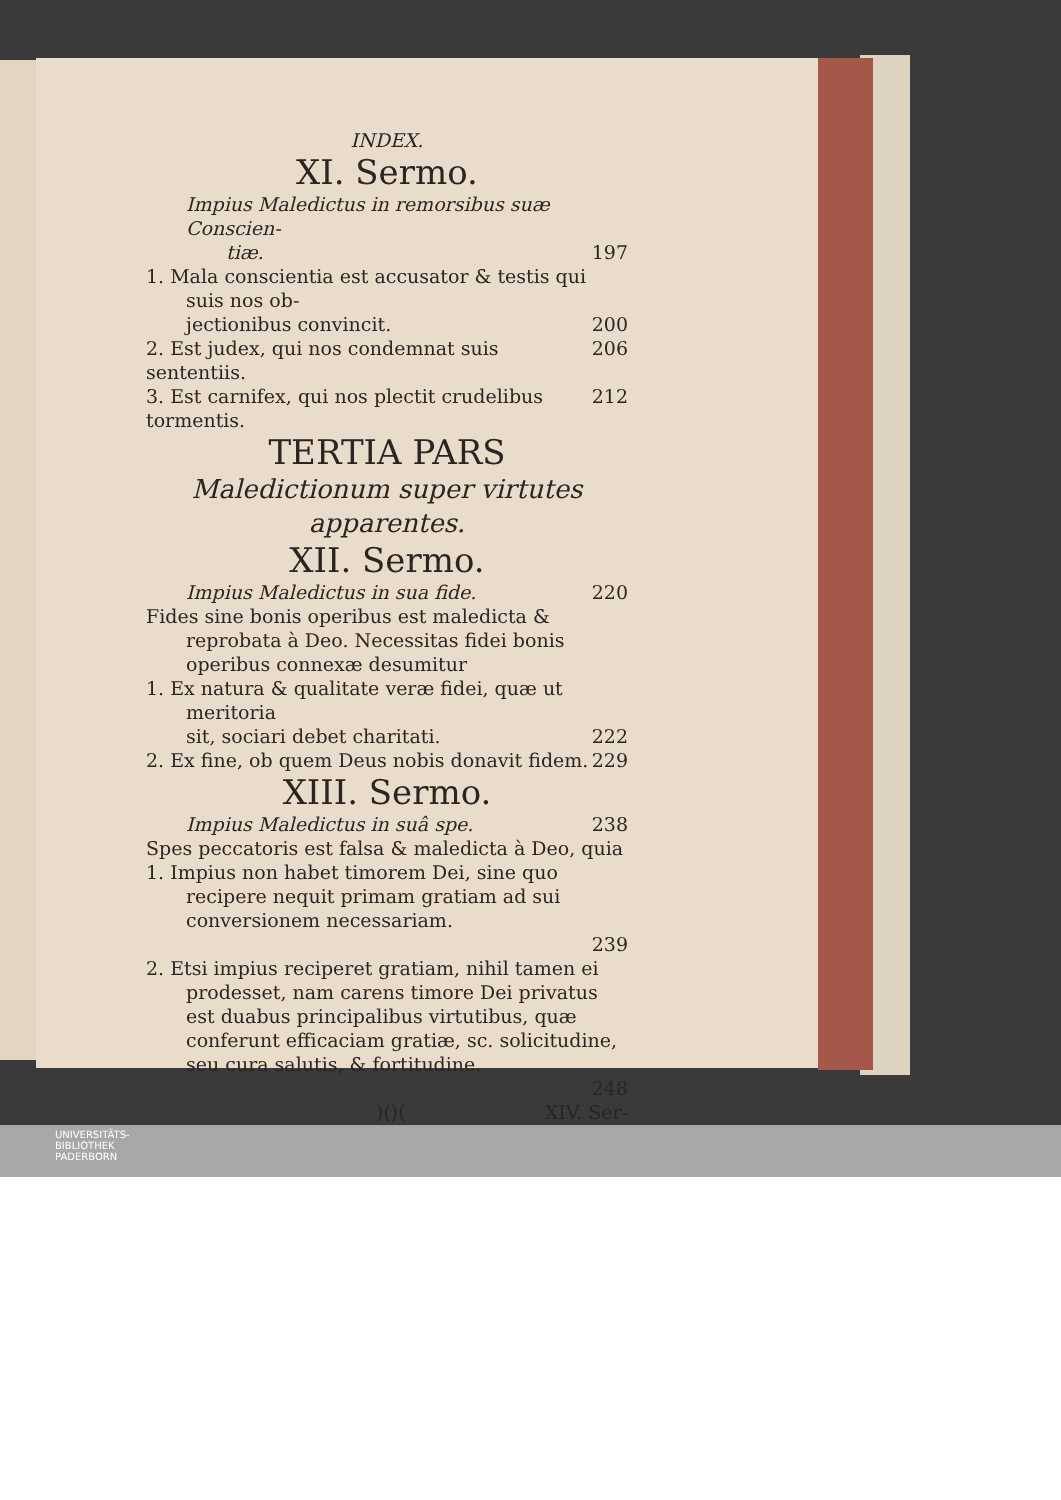INDEX.
XI. Sermo.
Impius Maledictus in remorsibus suæ Conscien-
tiæ. 197
1. Mala conscientia est accusator & testis qui suis nos ob-
jectionibus convincit. 200
2. Est judex, qui nos condemnat suis sententiis. 206
3. Est carnifex, qui nos plectit crudelibus tormentis. 212
TERTIA PARS
Maledictionum super virtutes apparentes.
XII. Sermo.
Impius Maledictus in sua fide. 220
Fides sine bonis operibus est maledicta & reprobata à Deo. Necessitas fidei bonis operibus connexæ desumitur
1. Ex natura & qualitate veræ fidei, quæ ut meritoria
sit, sociari debet charitati. 222
2. Ex fine, ob quem Deus nobis donavit fidem. 229
XIII. Sermo.
Impius Maledictus in suâ spe. 238
Spes peccatoris est falsa & maledicta à Deo, quia
1. Impius non habet timorem Dei, sine quo recipere nequit primam gratiam ad sui conversionem necessariam.
239
2. Etsi impius reciperet gratiam, nihil tamen ei prodesset, nam carens timore Dei privatus est duabus principalibus virtutibus, quæ conferunt efficaciam gratiæ, sc. solicitudine, seu cura salutis, & fortitudine.
248
)()(XIV. Ser-
UNIVERSITÄTS-
BIBLIOTHEK
PADERBORN